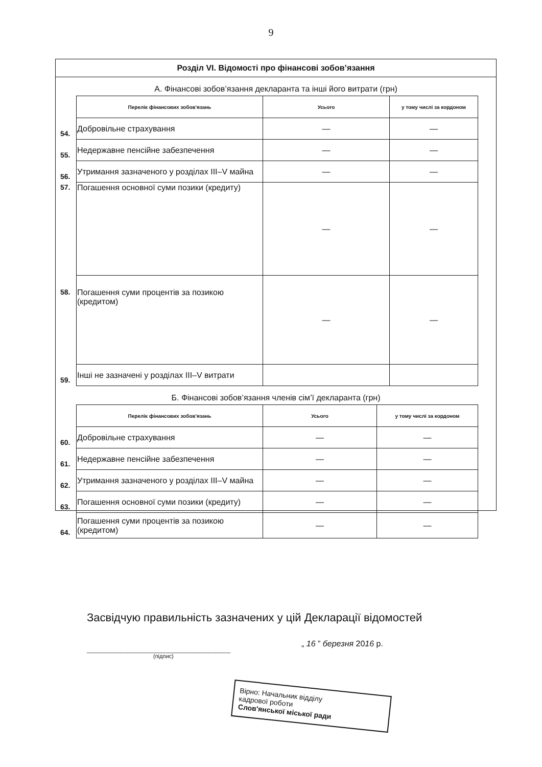9
Розділ VI. Відомості про фінансові зобов’язання
А. Фінансові зобов’язання декларанта та інші його витрати (грн)
| | Перелік фінансових зобов'язань | Усього | у тому числі за кордоном |
| 54. | Добровільне страхування | — | — |
| 55. | Недержавне пенсійне забезпечення | — | — |
| 56. | Утримання зазначеного у розділах III–V майна | — | — |
| 57. | Погашення основної суми позики (кредиту) | — | — |
| 58. | Погашення суми процентів за позикою (кредитом) | — | — |
| 59. | Інші не зазначені у розділах III–V витрати | | |
Б. Фінансові зобов’язання членів сім’ї декларанта (грн)
| | Перелік фінансових зобов'язань | Усього | у тому числі за кордоном |
| 60. | Добровільне страхування | — | — |
| 61. | Недержавне пенсійне забезпечення | — | — |
| 62. | Утримання зазначеного у розділах III–V майна | — | — |
| 63. | Погашення основної суми позики (кредиту) | — | — |
| 64. | Погашення суми процентів за позикою (кредитом) | — | — |
Засвідчую правильність зазначених у цій Декларації відомостей
______________________________________________
(підпис)
„ 16 ” березня 2016 р.
Вірно: Начальник відділу
кадрової роботи
Слов'янської міської ради